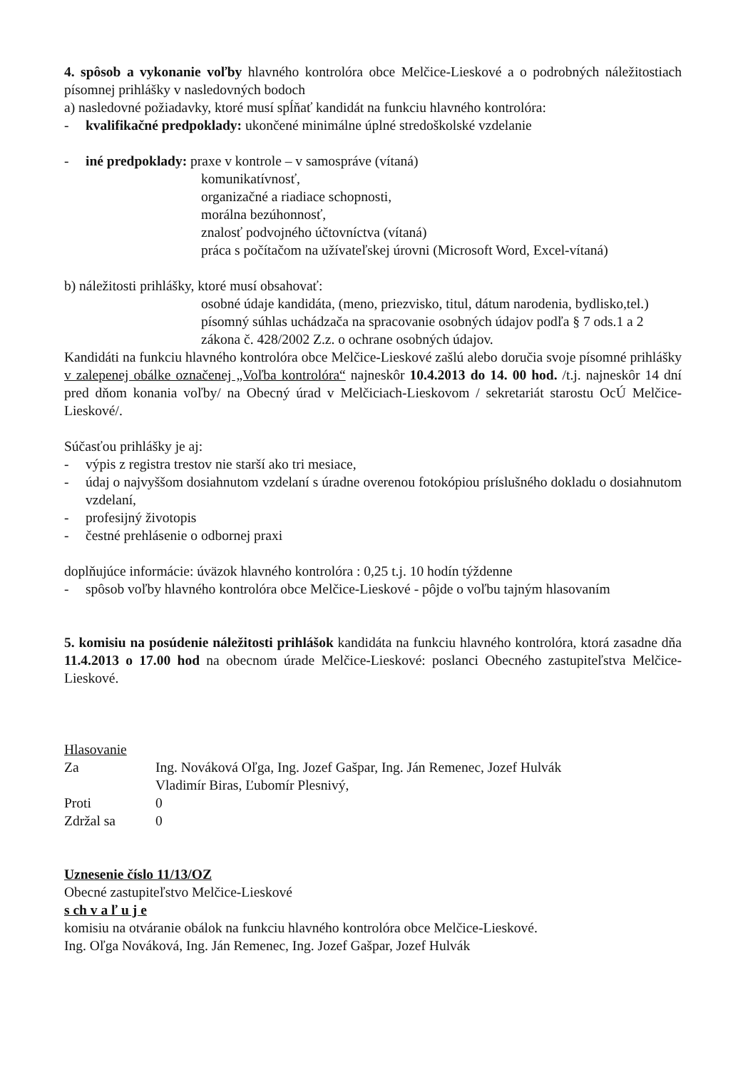4. spôsob a vykonanie voľby hlavného kontrolóra obce Melčice-Lieskové a o podrobných náležitostiach písomnej prihlášky v nasledovných bodoch
a) nasledovné požiadavky, ktoré musí spĺňať kandidát na funkciu hlavného kontrolóra:
- kvalifikačné predpoklady: ukončené minimálne úplné stredoškolské vzdelanie
- iné predpoklady: praxe v kontrole – v samospráve (vítaná)
komunikatívnosť,
organizačné a riadiace schopnosti,
morálna bezúhonnosť,
znalosť podvojného účtovníctva (vítaná)
práca s počítačom na užívateľskej úrovni (Microsoft Word, Excel-vítaná)
b) náležitosti prihlášky, ktoré musí obsahovať:
osobné údaje kandidáta, (meno, priezvisko, titul, dátum narodenia, bydlisko,tel.)
písomný súhlas uchádzača na spracovanie osobných údajov podľa § 7 ods.1 a 2 zákona č. 428/2002 Z.z. o ochrane osobných údajov.
Kandidáti na funkciu hlavného kontrolóra obce Melčice-Lieskové zašlú alebo doručia svoje písomné prihlášky v zalepenej obálke označenej „Voľba kontrolóra“ najneskôr 10.4.2013 do 14. 00 hod. /t.j. najneskôr 14 dní pred dňom konania voľby/ na Obecný úrad v Melčiciach-Lieskovom / sekretariát starostu OcÚ Melčice-Lieskové/.
Súčasťou prihlášky je aj:
- výpis z registra trestov nie starší ako tri mesiace,
- údaj o najvyššom dosiahnutom vzdelaní s úradne overenou fotokópiou príslušného dokladu o dosiahnutom vzdelaní,
- profesijný životopis
- čestné prehlásenie o odbornej praxi
doplňujúce informácie: úväzok hlavného kontrolóra : 0,25 t.j. 10 hodín týždenne
- spôsob voľby hlavného kontrolóra obce Melčice-Lieskové - pôjde o voľbu tajným hlasovaním
5. komisiu na posúdenie náležitosti prihlášok kandidáta na funkciu hlavného kontrolóra, ktorá zasadne dňa 11.4.2013 o 17.00 hod na obecnom úrade Melčice-Lieskové: poslanci Obecného zastupiteľstva Melčice-Lieskové.
| Hlasovanie | |
| Za | Ing. Nováková Oľga, Ing. Jozef Gašpar, Ing. Ján Remenec, Jozef Hulvák Vladimír Biras, Ľubomír Plesnivý, |
| Proti | 0 |
| Zdržal sa | 0 |
Uznesenie číslo 11/13/OZ
Obecné zastupiteľstvo Melčice-Lieskové
s ch v a ľ u j e
komisiu na otváranie obálok na funkciu hlavného kontrolóra obce Melčice-Lieskové.
Ing. Oľga Nováková, Ing. Ján Remenec, Ing. Jozef Gašpar, Jozef Hulvák